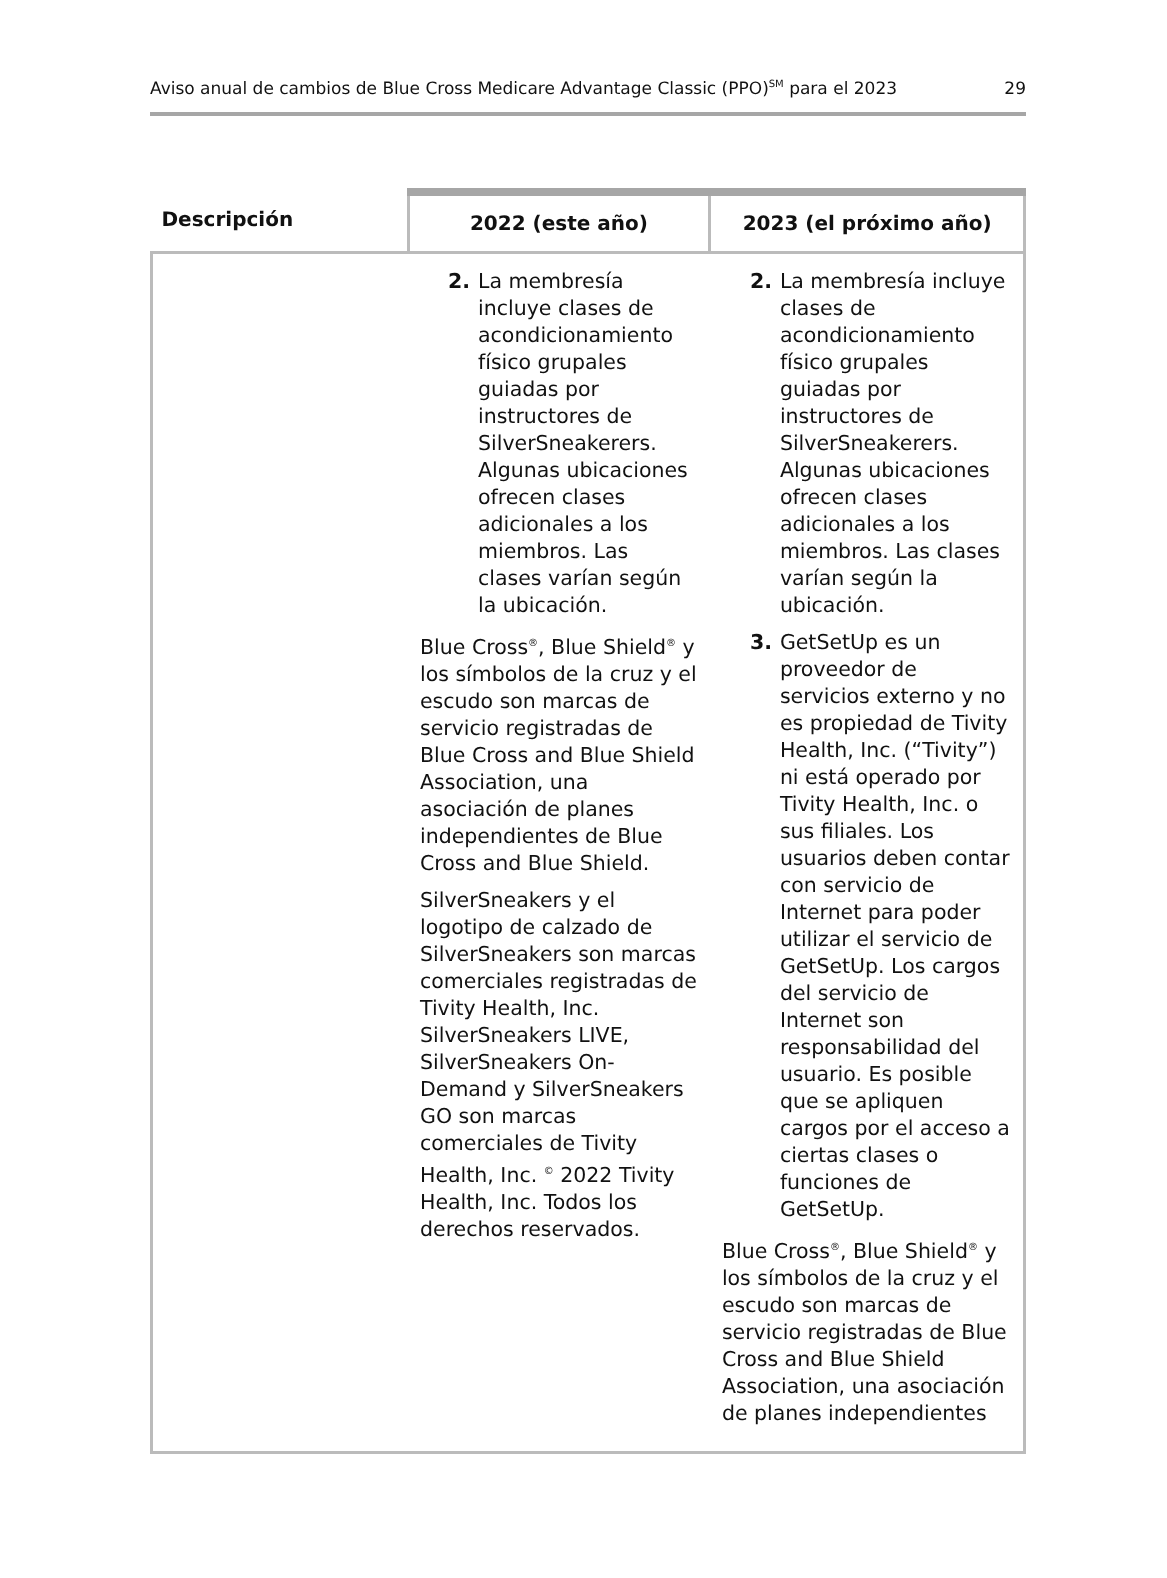Aviso anual de cambios de Blue Cross Medicare Advantage Classic (PPO)<sup>SM</sup> para el 2023 29
| Descripción | 2022 (este año) | 2023 (el próximo año) |
| --- | --- | --- |
| | 2. La membresía incluye clases de acondicionamiento físico grupales guiadas por instructores de SilverSneakerers. Algunas ubicaciones ofrecen clases adicionales a los miembros. Las clases varían según la ubicación. Blue Cross<sup>®</sup>, Blue Shield<sup>®</sup> y los símbolos de la cruz y el escudo son marcas de servicio registradas de Blue Cross and Blue Shield Association, una asociación de planes independientes de Blue Cross and Blue Shield. SilverSneakers y el logotipo de calzado de SilverSneakers son marcas comerciales registradas de Tivity Health, Inc. SilverSneakers LIVE, SilverSneakers On-Demand y SilverSneakers GO son marcas comerciales de Tivity Health, Inc. <sup>©</sup> 2022 Tivity Health, Inc. Todos los derechos reservados. | 2. La membresía incluye clases de acondicionamiento físico grupales guiadas por instructores de SilverSneakerers. Algunas ubicaciones ofrecen clases adicionales a los miembros. Las clases varían según la ubicación. 3. GetSetUp es un proveedor de servicios externo y no es propiedad de Tivity Health, Inc. (“Tivity”) ni está operado por Tivity Health, Inc. o sus filiales. Los usuarios deben contar con servicio de Internet para poder utilizar el servicio de GetSetUp. Los cargos del servicio de Internet son responsabilidad del usuario. Es posible que se apliquen cargos por el acceso a ciertas clases o funciones de GetSetUp. Blue Cross<sup>®</sup>, Blue Shield<sup>®</sup> y los símbolos de la cruz y el escudo son marcas de servicio registradas de Blue Cross and Blue Shield Association, una asociación de planes independientes |